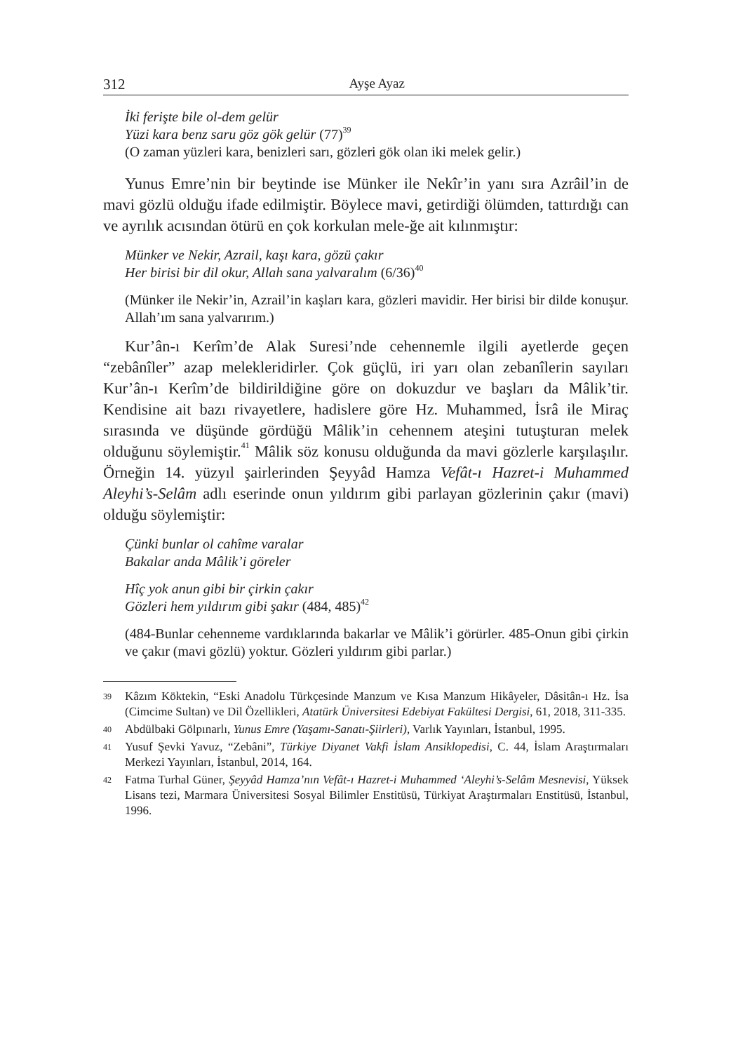312 Ayşe Ayaz
İki ferişte bile ol-dem gelür
Yüzi kara benz saru göz gök gelür (77)<sup>39</sup>
(O zaman yüzleri kara, benizleri sarı, gözleri gök olan iki melek gelir.)
Yunus Emre’nin bir beytinde ise Münker ile Nekîr’in yanı sıra Azrâil’in de mavi gözlü olduğu ifade edilmiştir. Böylece mavi, getirdiği ölümden, tattırdığı can ve ayrılık acısından ötürü en çok korkulan mele-ğe ait kılınmıştır:
Münker ve Nekir, Azrail, kaşı kara, gözü çakır
Her birisi bir dil okur, Allah sana yalvaralım (6/36)<sup>40</sup>
(Münker ile Nekir’in, Azrail’in kaşları kara, gözleri mavidir. Her birisi bir dilde konuşur. Allah’ım sana yalvarırım.)
Kur’ân-ı Kerîm’de Alak Suresi’nde cehennemle ilgili ayetlerde geçen “zebânîler” azap melekleridirler. Çok güçlü, iri yarı olan zebanîlerin sayıları Kur’ân-ı Kerîm’de bildirildiğine göre on dokuzdur ve başları da Mâlik’tir. Kendisine ait bazı rivayetlere, hadislere göre Hz. Muhammed, İsrâ ile Miraç sırasında ve düşünde gördüğü Mâlik’in cehennem ateşini tutuşturan melek olduğunu söylemiştir.<sup>41</sup> Mâlik söz konusu olduğunda da mavi gözlerle karşılaşılır. Örneğin 14. yüzyıl şairlerinden Şeyyâd Hamza Vefât-ı Hazret-i Muhammed Aleyhi’s-Selâm adlı eserinde onun yıldırım gibi parlayan gözlerinin çakır (mavi) olduğu söylemiştir:
Çünki bunlar ol cahîme varalar
Bakalar anda Mâlik’i göreler
Hîç yok anun gibi bir çirkin çakır
Gözleri hem yıldırım gibi şakır (484, 485)<sup>42</sup>
(484-Bunlar cehenneme vardıklarında bakarlar ve Mâlik’i görürler. 485-Onun gibi çirkin ve çakır (mavi gözlü) yoktur. Gözleri yıldırım gibi parlar.)
39 Kâzım Köktekin, “Eski Anadolu Türkçesinde Manzum ve Kısa Manzum Hikâyeler, Dâsitân-ı Hz. İsa (Cimcime Sultan) ve Dil Özellikleri, Atatürk Üniversitesi Edebiyat Fakültesi Dergisi, 61, 2018, 311-335.
40 Abdülbaki Gölpınarlı, Yunus Emre (Yaşamı-Sanatı-Şiirleri), Varlık Yayınları, İstanbul, 1995.
41 Yusuf Şevki Yavuz, “Zebâni”, Türkiye Diyanet Vakfi İslam Ansiklopedisi, C. 44, İslam Araştırmaları Merkezi Yayınları, İstanbul, 2014, 164.
42 Fatma Turhal Güner, Şeyyâd Hamza’nın Vefât-ı Hazret-i Muhammed ‘Aleyhi’s-Selâm Mesnevisi, Yüksek Lisans tezi, Marmara Üniversitesi Sosyal Bilimler Enstitüsü, Türkiyat Araştırmaları Enstitüsü, İstanbul, 1996.